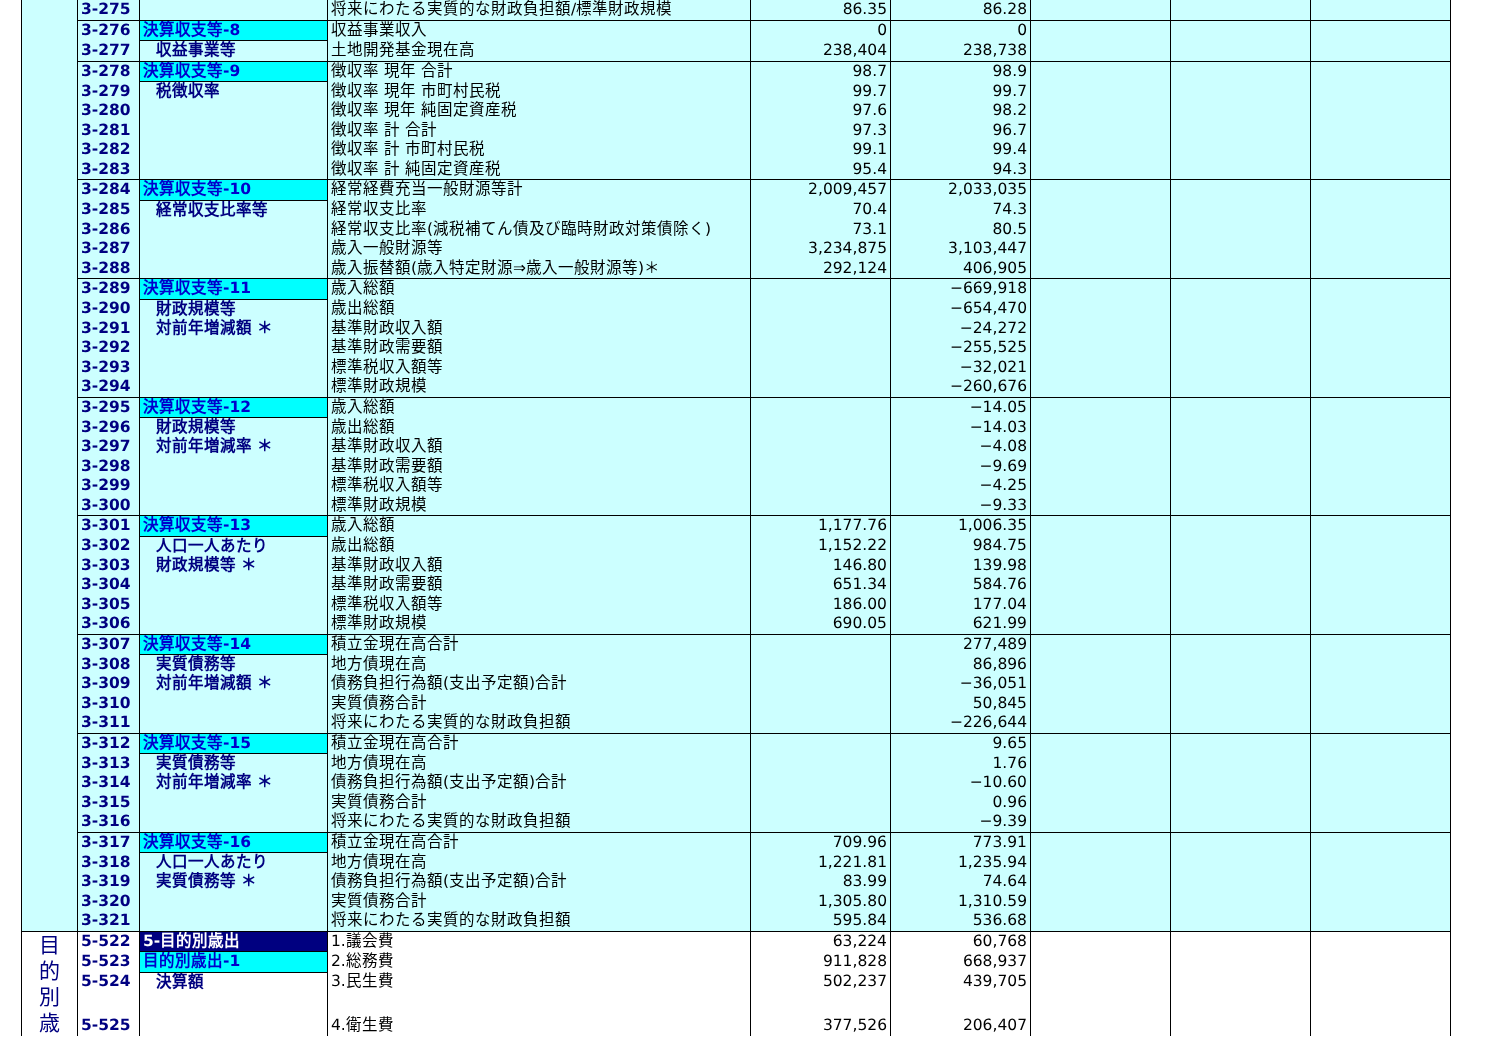| | 3-275 | | 将来にわたる実質的な財政負担額/標準財政規模 | 86.35 | 86.28 | | | |
| | 3-276 | 決算収支等-8 | 収益事業収入 | 0 | 0 | | | |
| | 3-277 | 収益事業等 | 土地開発基金現在高 | 238,404 | 238,738 | | | |
| | 3-278 | 決算収支等-9 | 徴収率 現年 合計 | 98.7 | 98.9 | | | |
| | 3-279 | 税徴収率 | 徴収率 現年 市町村民税 | 99.7 | 99.7 | | | |
| | 3-280 | | 徴収率 現年 純固定資産税 | 97.6 | 98.2 | | | |
| | 3-281 | | 徴収率 計 合計 | 97.3 | 96.7 | | | |
| | 3-282 | | 徴収率 計 市町村民税 | 99.1 | 99.4 | | | |
| | 3-283 | | 徴収率 計 純固定資産税 | 95.4 | 94.3 | | | |
| | 3-284 | 決算収支等-10 | 経常経費充当一般財源等計 | 2,009,457 | 2,033,035 | | | |
| | 3-285 | 経常収支比率等 | 経常収支比率 | 70.4 | 74.3 | | | |
| | 3-286 | | 経常収支比率(減税補てん債及び臨時財政対策債除く) | 73.1 | 80.5 | | | |
| | 3-287 | | 歳入一般財源等 | 3,234,875 | 3,103,447 | | | |
| | 3-288 | | 歳入振替額(歳入特定財源⇒歳入一般財源等)＊ | 292,124 | 406,905 | | | |
| | 3-289 | 決算収支等-11 | 歳入総額 | | −669,918 | | | |
| | 3-290 | 財政規模等 対前年増減額 ＊ | 歳出総額 | | −654,470 | | | |
| | 3-291 | | 基準財政収入額 | | −24,272 | | | |
| | 3-292 | | 基準財政需要額 | | −255,525 | | | |
| | 3-293 | | 標準税収入額等 | | −32,021 | | | |
| | 3-294 | | 標準財政規模 | | −260,676 | | | |
| | 3-295 | 決算収支等-12 | 歳入総額 | | −14.05 | | | |
| | 3-296 | 財政規模等 対前年増減率 ＊ | 歳出総額 | | −14.03 | | | |
| | 3-297 | | 基準財政収入額 | | −4.08 | | | |
| | 3-298 | | 基準財政需要額 | | −9.69 | | | |
| | 3-299 | | 標準税収入額等 | | −4.25 | | | |
| | 3-300 | | 標準財政規模 | | −9.33 | | | |
| | 3-301 | 決算収支等-13 | 歳入総額 | 1,177.76 | 1,006.35 | | | |
| | 3-302 | 人口一人あたり 財政規模等 ＊ | 歳出総額 | 1,152.22 | 984.75 | | | |
| | 3-303 | | 基準財政収入額 | 146.80 | 139.98 | | | |
| | 3-304 | | 基準財政需要額 | 651.34 | 584.76 | | | |
| | 3-305 | | 標準税収入額等 | 186.00 | 177.04 | | | |
| | 3-306 | | 標準財政規模 | 690.05 | 621.99 | | | |
| | 3-307 | 決算収支等-14 | 積立金現在高合計 | | 277,489 | | | |
| | 3-308 | 実質債務等 対前年増減額 ＊ | 地方債現在高 | | 86,896 | | | |
| | 3-309 | | 債務負担行為額(支出予定額)合計 | | −36,051 | | | |
| | 3-310 | | 実質債務合計 | | 50,845 | | | |
| | 3-311 | | 将来にわたる実質的な財政負担額 | | −226,644 | | | |
| | 3-312 | 決算収支等-15 | 積立金現在高合計 | | 9.65 | | | |
| | 3-313 | 実質債務等 対前年増減率 ＊ | 地方債現在高 | | 1.76 | | | |
| | 3-314 | | 債務負担行為額(支出予定額)合計 | | −10.60 | | | |
| | 3-315 | | 実質債務合計 | | 0.96 | | | |
| | 3-316 | | 将来にわたる実質的な財政負担額 | | −9.39 | | | |
| | 3-317 | 決算収支等-16 | 積立金現在高合計 | 709.96 | 773.91 | | | |
| | 3-318 | 人口一人あたり 実質債務等 ＊ | 地方債現在高 | 1,221.81 | 1,235.94 | | | |
| | 3-319 | | 債務負担行為額(支出予定額)合計 | 83.99 | 74.64 | | | |
| | 3-320 | | 実質債務合計 | 1,305.80 | 1,310.59 | | | |
| | 3-321 | | 将来にわたる実質的な財政負担額 | 595.84 | 536.68 | | | |
| 目 的 別 歳 | 5-522 | 5-目的別歳出 | 1.議会費 | 63,224 | 60,768 | | | |
| | 5-523 | 目的別歳出-1 | 2.総務費 | 911,828 | 668,937 | | | |
| | 5-524 | 決算額 | 3.民生費 | 502,237 | 439,705 | | | |
| | 5-525 | | 4.衛生費 | 377,526 | 206,407 | | | |